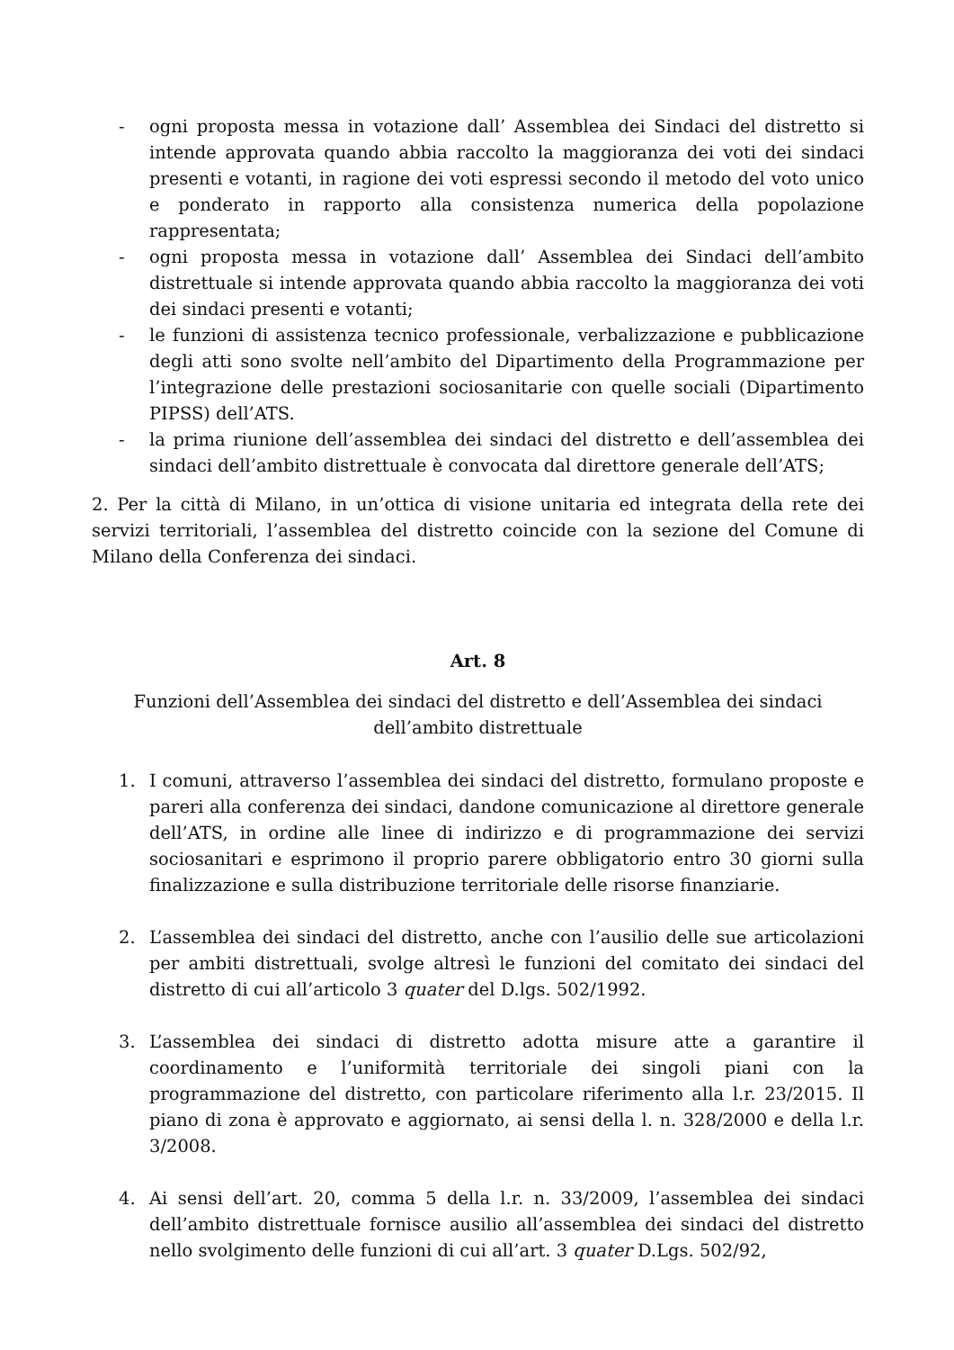- ogni proposta messa in votazione dall’ Assemblea dei Sindaci del distretto si intende approvata quando abbia raccolto la maggioranza dei voti dei sindaci presenti e votanti, in ragione dei voti espressi secondo il metodo del voto unico e ponderato in rapporto alla consistenza numerica della popolazione rappresentata;
- ogni proposta messa in votazione dall’ Assemblea dei Sindaci dell’ambito distrettuale si intende approvata quando abbia raccolto la maggioranza dei voti dei sindaci presenti e votanti;
- le funzioni di assistenza tecnico professionale, verbalizzazione e pubblicazione degli atti sono svolte nell’ambito del Dipartimento della Programmazione per l’integrazione delle prestazioni sociosanitarie con quelle sociali (Dipartimento PIPSS) dell’ATS.
- la prima riunione dell’assemblea dei sindaci del distretto e dell’assemblea dei sindaci dell’ambito distrettuale è convocata dal direttore generale dell’ATS;
2. Per la città di Milano, in un’ottica di visione unitaria ed integrata della rete dei servizi territoriali, l’assemblea del distretto coincide con la sezione del Comune di Milano della Conferenza dei sindaci.
Art. 8
Funzioni dell’Assemblea dei sindaci del distretto e dell’Assemblea dei sindaci dell’ambito distrettuale
1. I comuni, attraverso l’assemblea dei sindaci del distretto, formulano proposte e pareri alla conferenza dei sindaci, dandone comunicazione al direttore generale dell’ATS, in ordine alle linee di indirizzo e di programmazione dei servizi sociosanitari e esprimono il proprio parere obbligatorio entro 30 giorni sulla finalizzazione e sulla distribuzione territoriale delle risorse finanziarie.
2. L’assemblea dei sindaci del distretto, anche con l’ausilio delle sue articolazioni per ambiti distrettuali, svolge altresì le funzioni del comitato dei sindaci del distretto di cui all’articolo 3 quater del D.lgs. 502/1992.
3. L’assemblea dei sindaci di distretto adotta misure atte a garantire il coordinamento e l’uniformità territoriale dei singoli piani con la programmazione del distretto, con particolare riferimento alla l.r. 23/2015. Il piano di zona è approvato e aggiornato, ai sensi della l. n. 328/2000 e della l.r. 3/2008.
4. Ai sensi dell’art. 20, comma 5 della l.r. n. 33/2009, l’assemblea dei sindaci dell’ambito distrettuale fornisce ausilio all’assemblea dei sindaci del distretto nello svolgimento delle funzioni di cui all’art. 3 quater D.Lgs. 502/92,